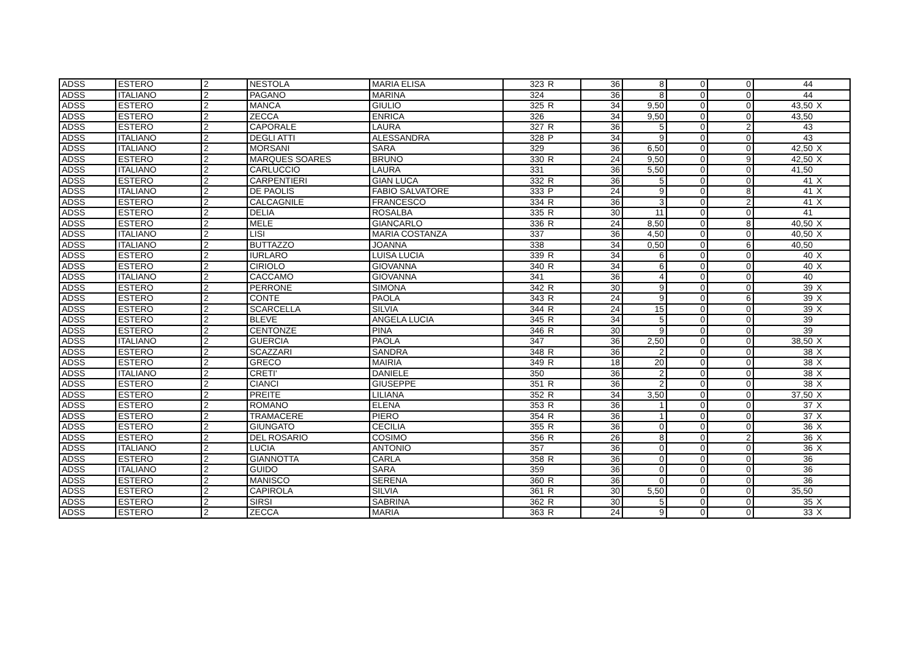| ADSS | ESTERO | 2 | NESTOLA | MARIA ELISA | 323 | R | 36 | 8 | 0 | 0 | 44 | |
| ADSS | ITALIANO | 2 | PAGANO | MARINA | 324 | | 36 | 8 | 0 | 0 | 44 | |
| ADSS | ESTERO | 2 | MANCA | GIULIO | 325 | R | 34 | 9,50 | 0 | 0 | 43,50 | X |
| ADSS | ESTERO | 2 | ZECCA | ENRICA | 326 | | 34 | 9,50 | 0 | 0 | 43,50 | |
| ADSS | ESTERO | 2 | CAPORALE | LAURA | 327 | R | 36 | 5 | 0 | 2 | 43 | |
| ADSS | ITALIANO | 2 | DEGLI ATTI | ALESSANDRA | 328 | P | 34 | 9 | 0 | 0 | 43 | |
| ADSS | ITALIANO | 2 | MORSANI | SARA | 329 | | 36 | 6,50 | 0 | 0 | 42,50 | X |
| ADSS | ESTERO | 2 | MARQUES SOARES | BRUNO | 330 | R | 24 | 9,50 | 0 | 9 | 42,50 | X |
| ADSS | ITALIANO | 2 | CARLUCCIO | LAURA | 331 | | 36 | 5,50 | 0 | 0 | 41,50 | |
| ADSS | ESTERO | 2 | CARPENTIERI | GIAN LUCA | 332 | R | 36 | 5 | 0 | 0 | 41 | X |
| ADSS | ITALIANO | 2 | DE PAOLIS | FABIO SALVATORE | 333 | P | 24 | 9 | 0 | 8 | 41 | X |
| ADSS | ESTERO | 2 | CALCAGNILE | FRANCESCO | 334 | R | 36 | 3 | 0 | 2 | 41 | X |
| ADSS | ESTERO | 2 | DELIA | ROSALBA | 335 | R | 30 | 11 | 0 | 0 | 41 | |
| ADSS | ESTERO | 2 | MELE | GIANCARLO | 336 | R | 24 | 8,50 | 0 | 8 | 40,50 | X |
| ADSS | ITALIANO | 2 | LISI | MARIA COSTANZA | 337 | | 36 | 4,50 | 0 | 0 | 40,50 | X |
| ADSS | ITALIANO | 2 | BUTTAZZO | JOANNA | 338 | | 34 | 0,50 | 0 | 6 | 40,50 | |
| ADSS | ESTERO | 2 | IURLARO | LUISA LUCIA | 339 | R | 34 | 6 | 0 | 0 | 40 | X |
| ADSS | ESTERO | 2 | CIRIOLO | GIOVANNA | 340 | R | 34 | 6 | 0 | 0 | 40 | X |
| ADSS | ITALIANO | 2 | CACCAMO | GIOVANNA | 341 | | 36 | 4 | 0 | 0 | 40 | |
| ADSS | ESTERO | 2 | PERRONE | SIMONA | 342 | R | 30 | 9 | 0 | 0 | 39 | X |
| ADSS | ESTERO | 2 | CONTE | PAOLA | 343 | R | 24 | 9 | 0 | 6 | 39 | X |
| ADSS | ESTERO | 2 | SCARCELLA | SILVIA | 344 | R | 24 | 15 | 0 | 0 | 39 | X |
| ADSS | ESTERO | 2 | BLEVE | ANGELA LUCIA | 345 | R | 34 | 5 | 0 | 0 | 39 | |
| ADSS | ESTERO | 2 | CENTONZE | PINA | 346 | R | 30 | 9 | 0 | 0 | 39 | |
| ADSS | ITALIANO | 2 | GUERCIA | PAOLA | 347 | | 36 | 2,50 | 0 | 0 | 38,50 | X |
| ADSS | ESTERO | 2 | SCAZZARI | SANDRA | 348 | R | 36 | 2 | 0 | 0 | 38 | X |
| ADSS | ESTERO | 2 | GRECO | MAIRIA | 349 | R | 18 | 20 | 0 | 0 | 38 | X |
| ADSS | ITALIANO | 2 | CRETI' | DANIELE | 350 | | 36 | 2 | 0 | 0 | 38 | X |
| ADSS | ESTERO | 2 | CIANCI | GIUSEPPE | 351 | R | 36 | 2 | 0 | 0 | 38 | X |
| ADSS | ESTERO | 2 | PREITE | LILIANA | 352 | R | 34 | 3,50 | 0 | 0 | 37,50 | X |
| ADSS | ESTERO | 2 | ROMANO | ELENA | 353 | R | 36 | 1 | 0 | 0 | 37 | X |
| ADSS | ESTERO | 2 | TRAMACERE | PIERO | 354 | R | 36 | 1 | 0 | 0 | 37 | X |
| ADSS | ESTERO | 2 | GIUNGATO | CECILIA | 355 | R | 36 | 0 | 0 | 0 | 36 | X |
| ADSS | ESTERO | 2 | DEL ROSARIO | COSIMO | 356 | R | 26 | 8 | 0 | 2 | 36 | X |
| ADSS | ITALIANO | 2 | LUCIA | ANTONIO | 357 | | 36 | 0 | 0 | 0 | 36 | X |
| ADSS | ESTERO | 2 | GIANNOTTA | CARLA | 358 | R | 36 | 0 | 0 | 0 | 36 | |
| ADSS | ITALIANO | 2 | GUIDO | SARA | 359 | | 36 | 0 | 0 | 0 | 36 | |
| ADSS | ESTERO | 2 | MANISCO | SERENA | 360 | R | 36 | 0 | 0 | 0 | 36 | |
| ADSS | ESTERO | 2 | CAPIROLA | SILVIA | 361 | R | 30 | 5,50 | 0 | 0 | 35,50 | |
| ADSS | ESTERO | 2 | SIRSI | SABRINA | 362 | R | 30 | 5 | 0 | 0 | 35 | X |
| ADSS | ESTERO | 2 | ZECCA | MARIA | 363 | R | 24 | 9 | 0 | 0 | 33 | X |